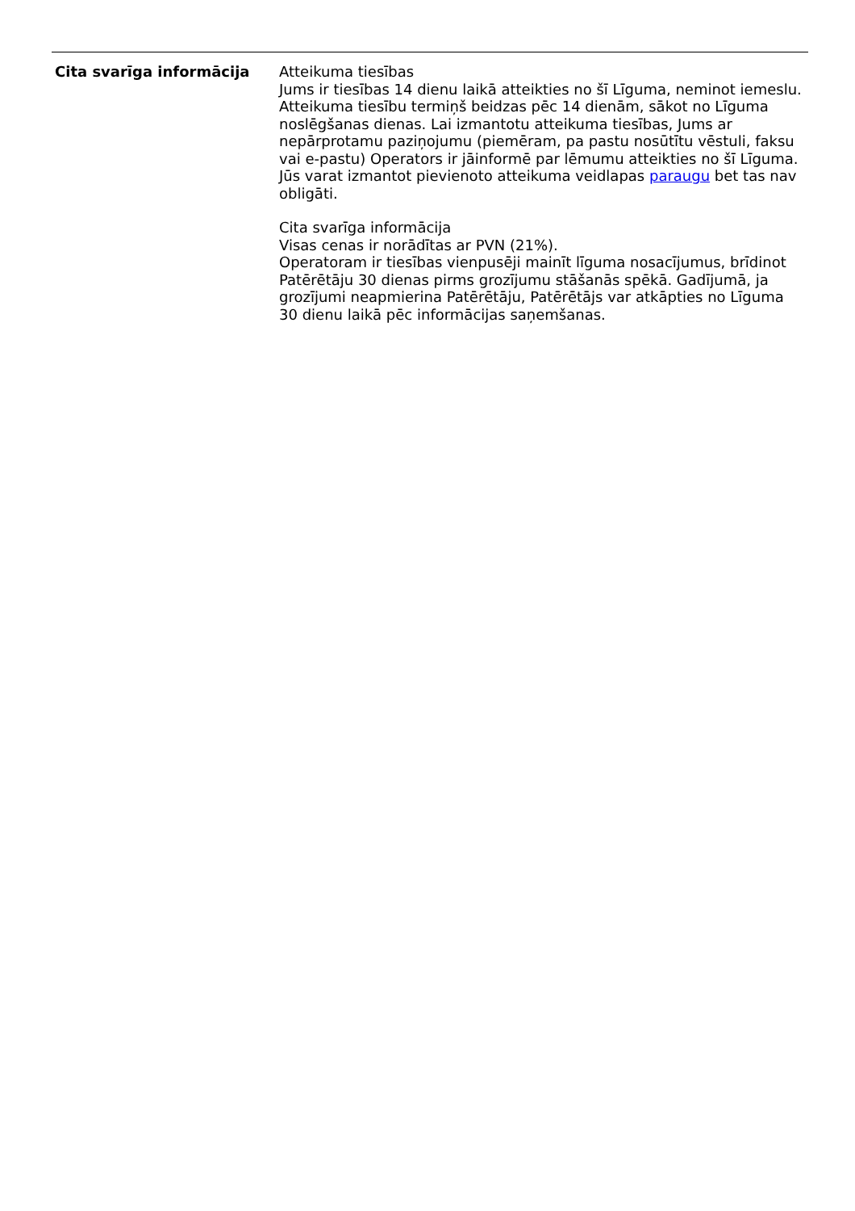| Cita svarīga informācija | Atteikuma tiesības Jums ir tiesības 14 dienu laikā atteikties no šī Līguma, neminot iemeslu. Atteikuma tiesību termiņš beidzas pēc 14 dienām, sākot no Līguma noslēgšanas dienas. Lai izmantotu atteikuma tiesības, Jums ar nepārprotamu paziņojumu (piemēram, pa pastu nosūtītu vēstuli, faksu vai e-pastu) Operators ir jāinformē par lēmumu atteikties no šī Līguma. Jūs varat izmantot pievienoto atteikuma veidlapas paraugu bet tas nav obligāti. Cita svarīga informācija Visas cenas ir norādītas ar PVN (21%). Operatoram ir tiesības vienpusēji mainīt līguma nosacījumus, brīdinot Patērētāju 30 dienas pirms grozījumu stāšanās spēkā. Gadījumā, ja grozījumi neapmierina Patērētāju, Patērētājs var atkāpties no Līguma 30 dienu laikā pēc informācijas saņemšanas. |